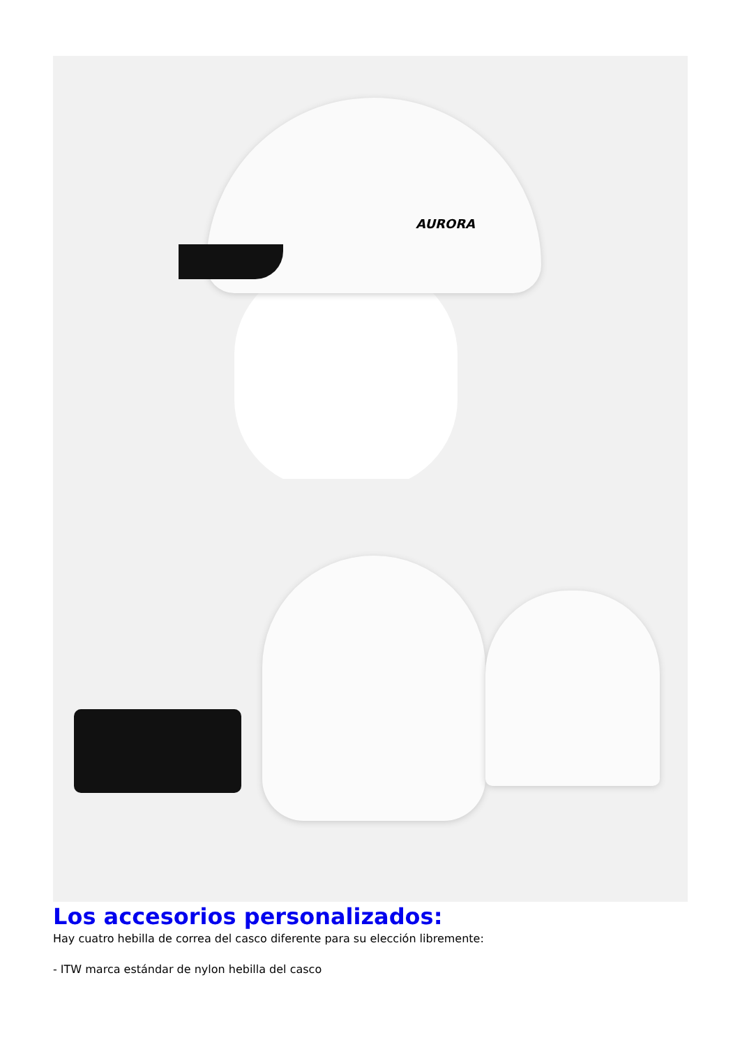AURORA
Los accesorios personalizados:
Hay cuatro hebilla de correa del casco diferente para su elección libremente:
- ITW marca estándar de nylon hebilla del casco